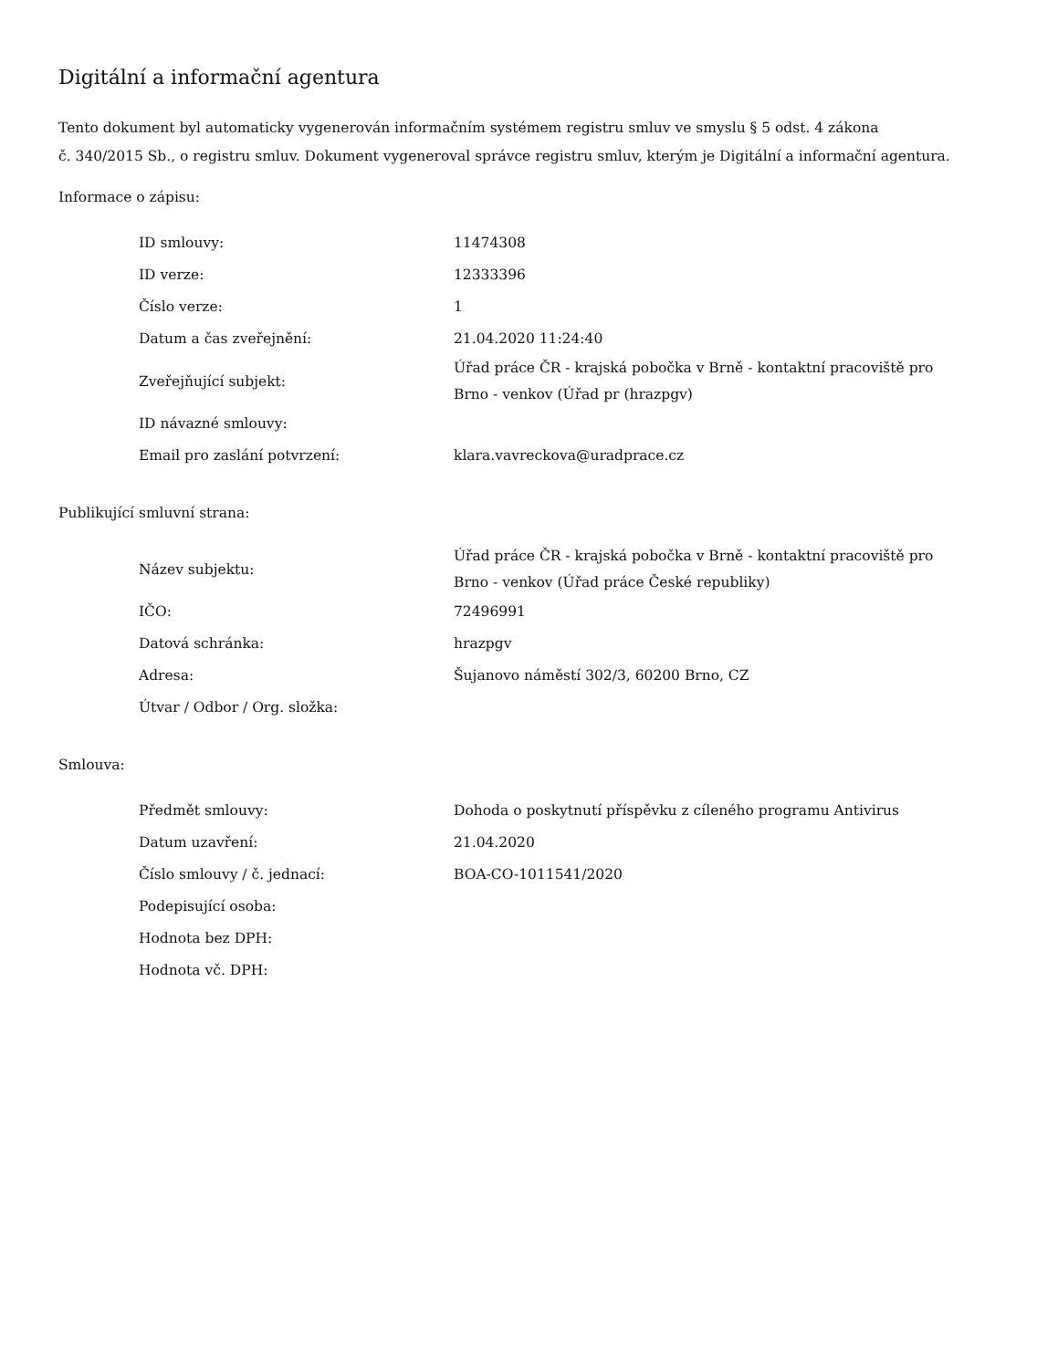Digitální a informační agentura
Tento dokument byl automaticky vygenerován informačním systémem registru smluv ve smyslu § 5 odst. 4 zákona
č. 340/2015 Sb., o registru smluv. Dokument vygeneroval správce registru smluv, kterým je Digitální a informační agentura.
Informace o zápisu:
| ID smlouvy: | 11474308 |
| ID verze: | 12333396 |
| Číslo verze: | 1 |
| Datum a čas zveřejnění: | 21.04.2020 11:24:40 |
| Zveřejňující subjekt: | Úřad práce ČR - krajská pobočka v Brně - kontaktní pracoviště pro Brno - venkov (Úřad pr (hrazpgv) |
| ID návazné smlouvy: | |
| Email pro zaslání potvrzení: | klara.vavreckova@uradprace.cz |
Publikující smluvní strana:
| Název subjektu: | Úřad práce ČR - krajská pobočka v Brně - kontaktní pracoviště pro Brno - venkov (Úřad práce České republiky) |
| IČO: | 72496991 |
| Datová schránka: | hrazpgv |
| Adresa: | Šujanovo náměstí 302/3, 60200 Brno, CZ |
| Útvar / Odbor / Org. složka: | |
Smlouva:
| Předmět smlouvy: | Dohoda o poskytnutí příspěvku z cíleného programu Antivirus |
| Datum uzavření: | 21.04.2020 |
| Číslo smlouvy / č. jednací: | BOA-CO-1011541/2020 |
| Podepisující osoba: | |
| Hodnota bez DPH: | |
| Hodnota vč. DPH: | |